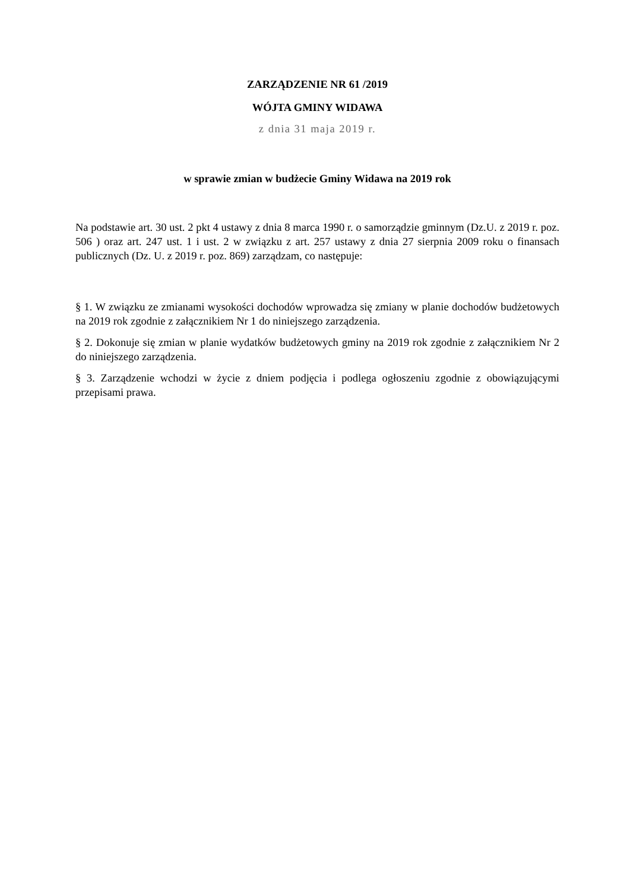ZARZĄDZENIE NR 61 /2019
WÓJTA GMINY WIDAWA
z dnia 31 maja 2019 r.
w sprawie zmian w budżecie Gminy Widawa na 2019 rok
Na podstawie art. 30 ust. 2 pkt 4 ustawy z dnia 8 marca 1990 r. o samorządzie gminnym (Dz.U. z 2019 r. poz. 506 ) oraz art. 247 ust. 1 i ust. 2 w związku z art. 257 ustawy z dnia 27 sierpnia 2009 roku o finansach publicznych (Dz. U. z 2019 r. poz. 869) zarządzam, co następuje:
§ 1. W związku ze zmianami wysokości dochodów wprowadza się zmiany w planie dochodów budżetowych na 2019 rok zgodnie z załącznikiem Nr 1 do niniejszego zarządzenia.
§ 2. Dokonuje się zmian w planie wydatków budżetowych gminy na 2019 rok zgodnie z załącznikiem Nr 2 do niniejszego zarządzenia.
§ 3. Zarządzenie wchodzi w życie z dniem podjęcia i podlega ogłoszeniu zgodnie z obowiązującymi przepisami prawa.